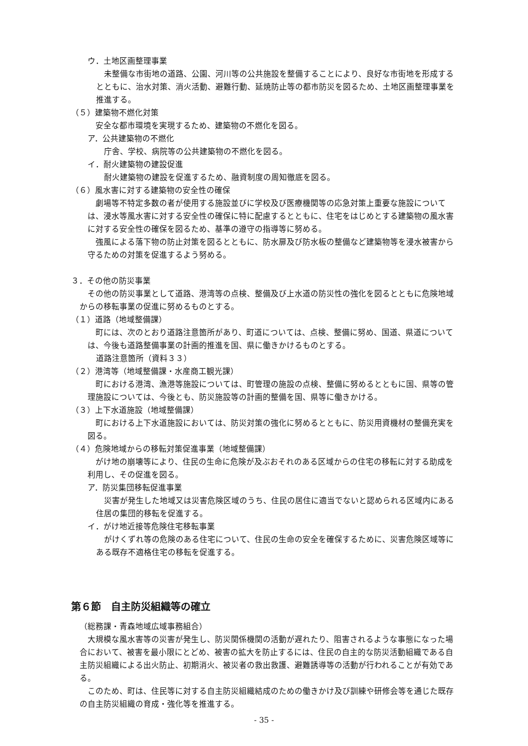ウ．土地区画整理事業
未整備な市街地の道路、公園、河川等の公共施設を整備することにより、良好な市街地を形成するとともに、治水対策、消火活動、避難行動、延焼防止等の都市防災を図るため、土地区画整理事業を推進する。
（５）建築物不燃化対策
安全な都市環境を実現するため、建築物の不燃化を図る。
ア．公共建築物の不燃化
庁舎、学校、病院等の公共建築物の不燃化を図る。
イ．耐火建築物の建設促進
耐火建築物の建設を促進するため、融資制度の周知徹底を図る。
（６）風水害に対する建築物の安全性の確保
劇場等不特定多数の者が使用する施設並びに学校及び医療機関等の応急対策上重要な施設については、浸水等風水害に対する安全性の確保に特に配慮するとともに、住宅をはじめとする建築物の風水害に対する安全性の確保を図るため、基準の遵守の指導等に努める。
強風による落下物の防止対策を図るとともに、防水扉及び防水板の整備など建築物等を浸水被害から守るための対策を促進するよう努める。
３．その他の防災事業
その他の防災事業として道路、港湾等の点検、整備及び上水道の防災性の強化を図るとともに危険地域からの移転事業の促進に努めるものとする。
（１）道路（地域整備課）
町には、次のとおり道路注意箇所があり、町道については、点検、整備に努め、国道、県道については、今後も道路整備事業の計画的推進を国、県に働きかけるものとする。
道路注意箇所（資料３３）
（２）港湾等（地域整備課・水産商工観光課）
町における港湾、漁港等施設については、町管理の施設の点検、整備に努めるとともに国、県等の管理施設については、今後とも、防災施設等の計画的整備を国、県等に働きかける。
（３）上下水道施設（地域整備課）
町における上下水道施設においては、防災対策の強化に努めるとともに、防災用資機材の整備充実を図る。
（４）危険地域からの移転対策促進事業（地域整備課）
がけ地の崩壊等により、住民の生命に危険が及ぶおそれのある区域からの住宅の移転に対する助成を利用し、その促進を図る。
ア．防災集団移転促進事業
災害が発生した地域又は災害危険区域のうち、住民の居住に適当でないと認められる区域内にある住居の集団的移転を促進する。
イ．がけ地近接等危険住宅移転事業
がけくずれ等の危険のある住宅について、住民の生命の安全を確保するために、災害危険区域等にある既存不適格住宅の移転を促進する。
第６節　自主防災組織等の確立
（総務課・青森地域広域事務組合）
大規模な風水害等の災害が発生し、防災関係機関の活動が遅れたり、阻害されるような事態になった場合において、被害を最小限にとどめ、被害の拡大を防止するには、住民の自主的な防災活動組織である自主防災組織による出火防止、初期消火、被災者の救出救護、避難誘導等の活動が行われることが有効である。
このため、町は、住民等に対する自主防災組織結成のための働きかけ及び訓練や研修会等を通じた既存の自主防災組織の育成・強化等を推進する。
- 35 -